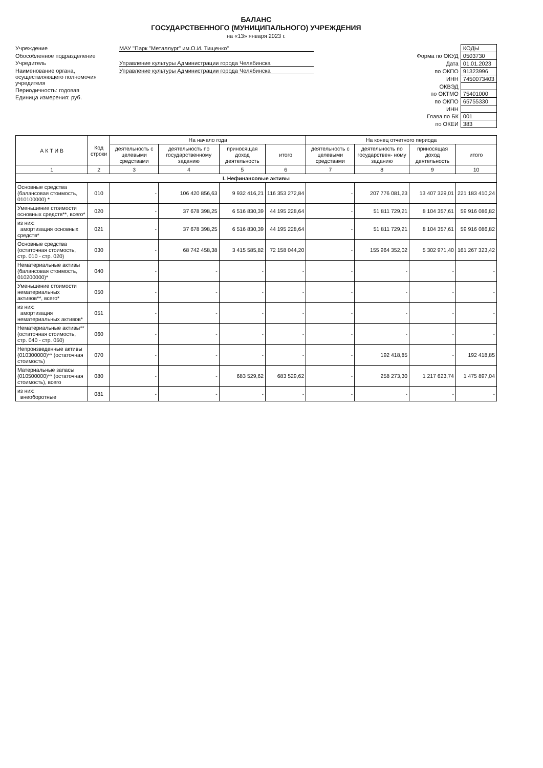БАЛАНС
ГОСУДАРСТВЕННОГО (МУНИЦИПАЛЬНОГО) УЧРЕЖДЕНИЯ
на «13» января 2023 г.
Учреждение МАУ "Парк "Металлург" им.О.И. Тищенко"
Обособленное подразделение
Учредитель Управление культуры Администрации города Челябинска
Наименование органа, осуществляющего полномочия учредителя Управление культуры Администрации города Челябинска
Периодичность: годовая
Единица измерения: руб.
| | КОДЫ |
| Форма по ОКУД | 0503730 |
| Дата | 01.01.2023 |
| по ОКПО | 91323996 |
| ИНН | 7450073403 |
| ОКВЭД | |
| по ОКТМО | 75401000 |
| по ОКПО | 65755330 |
| ИНН | |
| Глава по БК | 001 |
| по ОКЕИ | 383 |
| А К Т И В | Код строки | На начало года | | | | На конец отчетного периода | | | |
| --- | --- | --- | --- | --- | --- | --- | --- | --- | --- |
| | | деятельность с целевыми средствами | деятельность по государственному заданию | приносящая доход деятельность | итого | деятельность с целевыми средствами | деятельность по государствен- ному заданию | приносящая доход деятельность | итого |
| 1 | 2 | 3 | 4 | 5 | 6 | 7 | 8 | 9 | 10 |
| I. Нефинансовые активы | | | | | | | | | |
| Основные средства (балансовая стоимость, 010100000) * | 010 | - | 106 420 856,63 | 9 932 416,21 | 116 353 272,84 | - | 207 776 081,23 | 13 407 329,01 | 221 183 410,24 |
| Уменьшение стоимости основных средств**, всего* | 020 | - | 37 678 398,25 | 6 516 830,39 | 44 195 228,64 | - | 51 811 729,21 | 8 104 357,61 | 59 916 086,82 |
| из них: амортизация основных средств* | 021 | - | 37 678 398,25 | 6 516 830,39 | 44 195 228,64 | - | 51 811 729,21 | 8 104 357,61 | 59 916 086,82 |
| Основные средства (остаточная стоимость, стр. 010 - стр. 020) | 030 | - | 68 742 458,38 | 3 415 585,82 | 72 158 044,20 | - | 155 964 352,02 | 5 302 971,40 | 161 267 323,42 |
| Нематериальные активы (балансовая стоимость, 010200000)* | 040 | - | - | - | - | - | - | - | - |
| Уменьшение стоимости нематериальных активов**, всего* | 050 | - | - | - | - | - | - | - | - |
| из них: амортизация нематериальных активов* | 051 | - | - | - | - | - | - | - | - |
| Нематериальные активы** (остаточная стоимость, стр. 040 - стр. 050) | 060 | - | - | - | - | - | - | - | - |
| Непроизведенные активы (010300000)** (остаточная стоимость) | 070 | - | - | - | - | - | 192 418,85 | - | 192 418,85 |
| Материальные запасы (010500000)** (остаточная стоимость), всего | 080 | - | - | 683 529,62 | 683 529,62 | - | 258 273,30 | 1 217 623,74 | 1 475 897,04 |
| из них: внеоборотные | 081 | - | - | - | - | - | - | - | - |